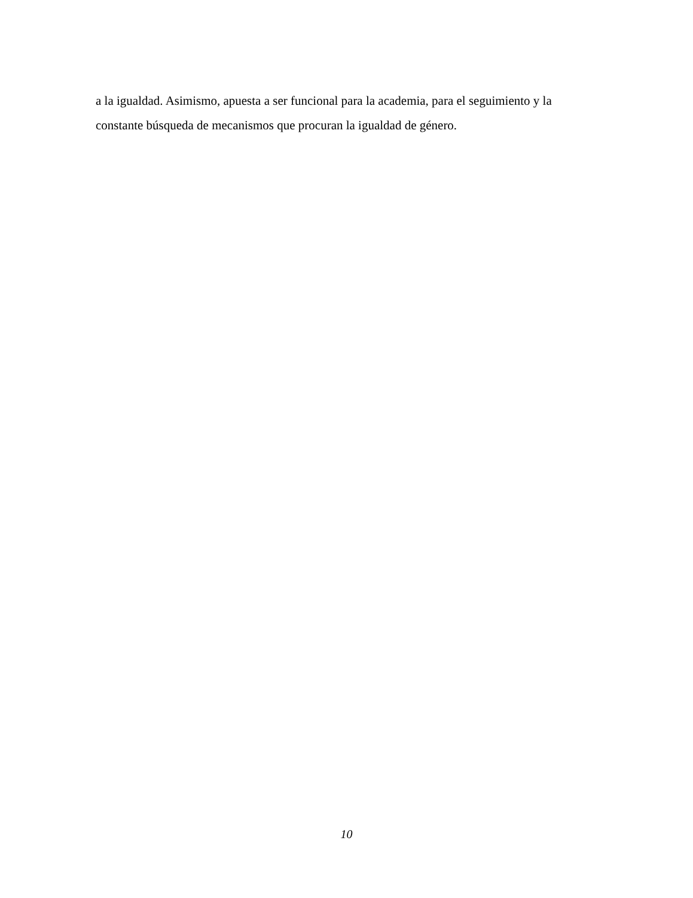a la igualdad. Asimismo, apuesta a ser funcional para la academia, para el seguimiento y la constante búsqueda de mecanismos que procuran la igualdad de género.
10